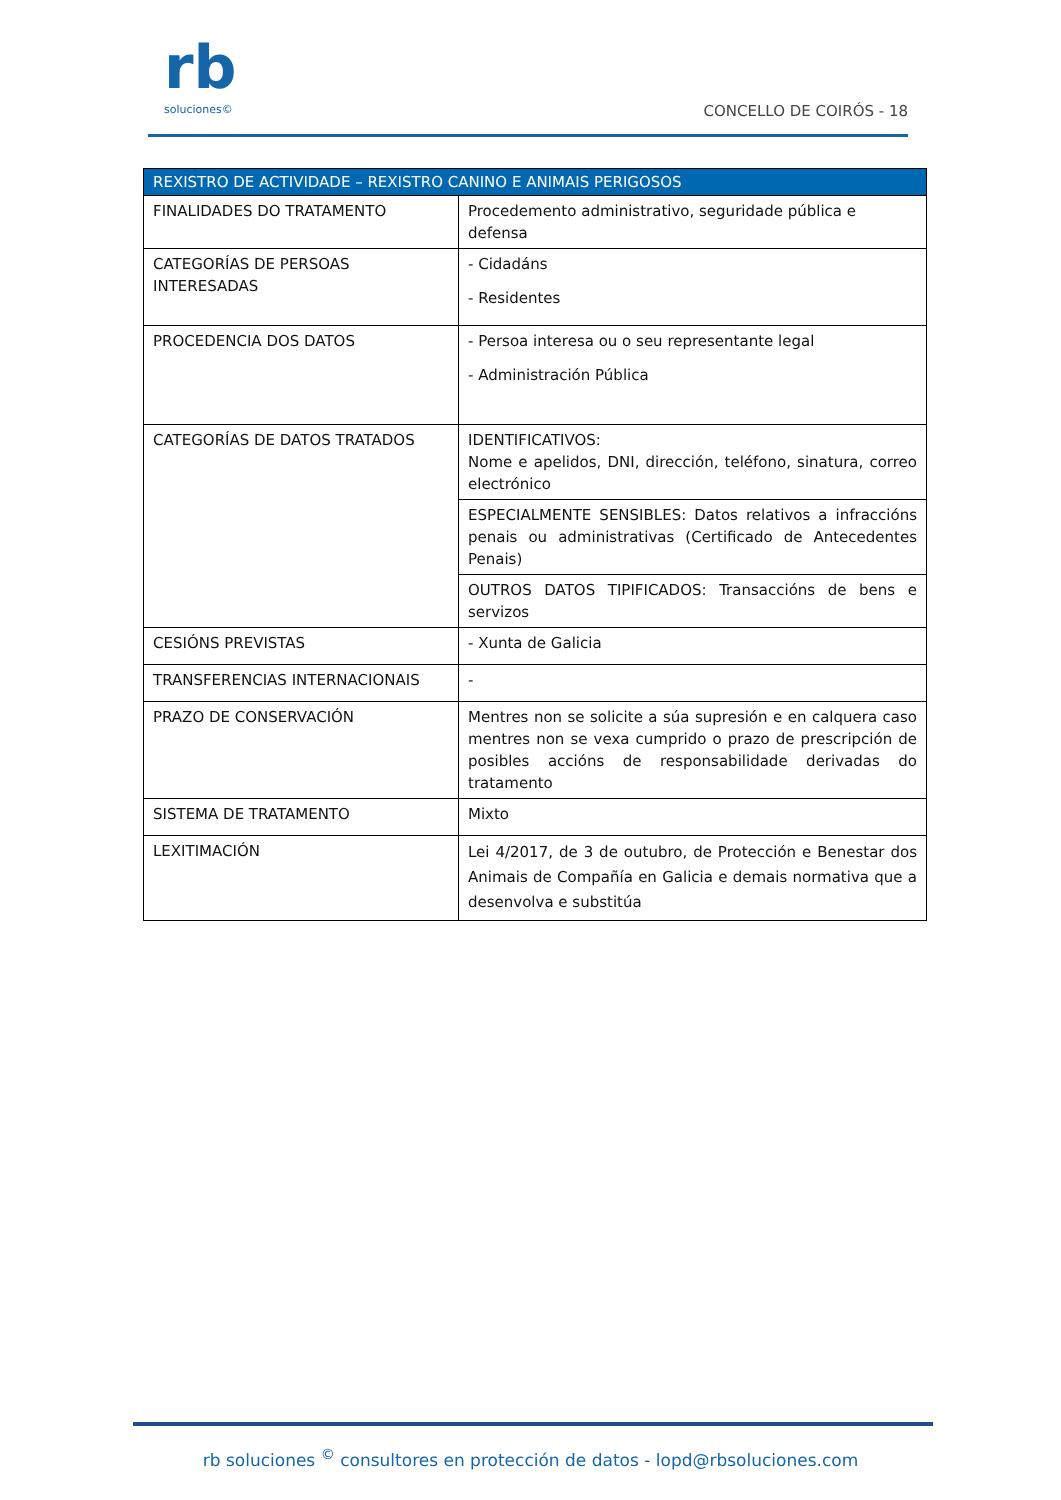rb
soluciones©
CONCELLO DE COIRÓS - 18
| REXISTRO DE ACTIVIDADE – REXISTRO CANINO E ANIMAIS PERIGOSOS | |
| --- | --- |
| FINALIDADES DO TRATAMENTO | Procedemento administrativo, seguridade pública e defensa |
| CATEGORÍAS DE PERSOAS INTERESADAS | - Cidadáns - Residentes |
| PROCEDENCIA DOS DATOS | - Persoa interesa ou o seu representante legal - Administración Pública |
| CATEGORÍAS DE DATOS TRATADOS | IDENTIFICATIVOS: Nome e apelidos, DNI, dirección, teléfono, sinatura, correo electrónico |
| | ESPECIALMENTE SENSIBLES: Datos relativos a infraccións penais ou administrativas (Certificado de Antecedentes Penais) |
| | OUTROS DATOS TIPIFICADOS: Transaccións de bens e servizos |
| CESIÓNS PREVISTAS | - Xunta de Galicia |
| TRANSFERENCIAS INTERNACIONAIS | - |
| PRAZO DE CONSERVACIÓN | Mentres non se solicite a súa supresión e en calquera caso mentres non se vexa cumprido o prazo de prescripción de posibles accións de responsabilidade derivadas do tratamento |
| SISTEMA DE TRATAMENTO | Mixto |
| LEXITIMACIÓN | Lei 4/2017, de 3 de outubro, de Protección e Benestar dos Animais de Compañía en Galicia e demais normativa que a desenvolva e substitúa |
rb soluciones <sup>©</sup> consultores en protección de datos - lopd@rbsoluciones.com